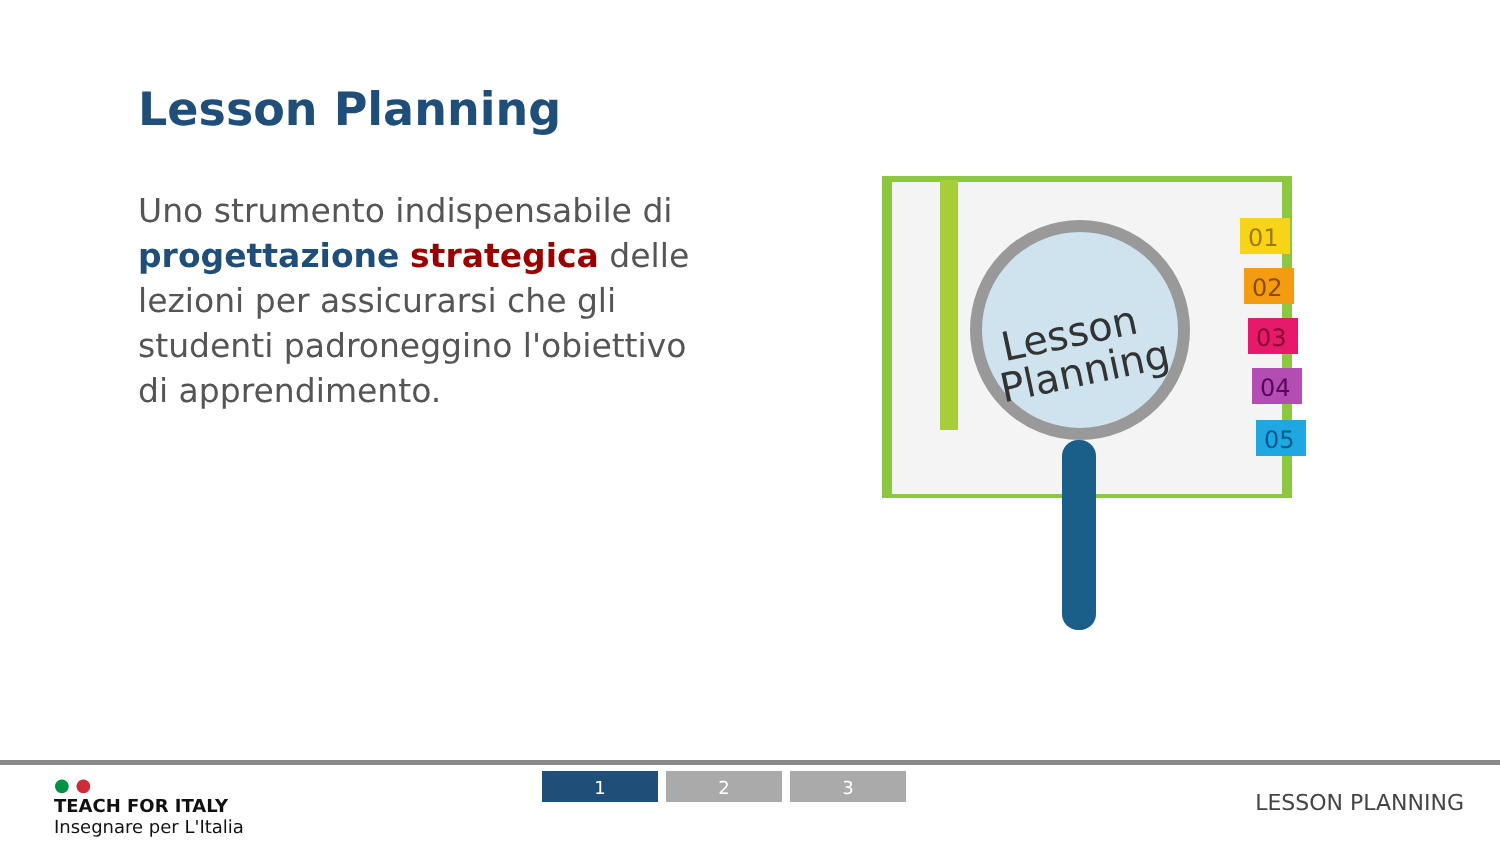Lesson Planning
Uno strumento indispensabile di progettazione strategica delle lezioni per assicurarsi che gli studenti padroneggino l'obiettivo di apprendimento.
01
02
03
04
05
Lesson
Planning
● ●
TEACH FOR ITALY
Insegnare per L'Italia
1 2 3
LESSON PLANNING